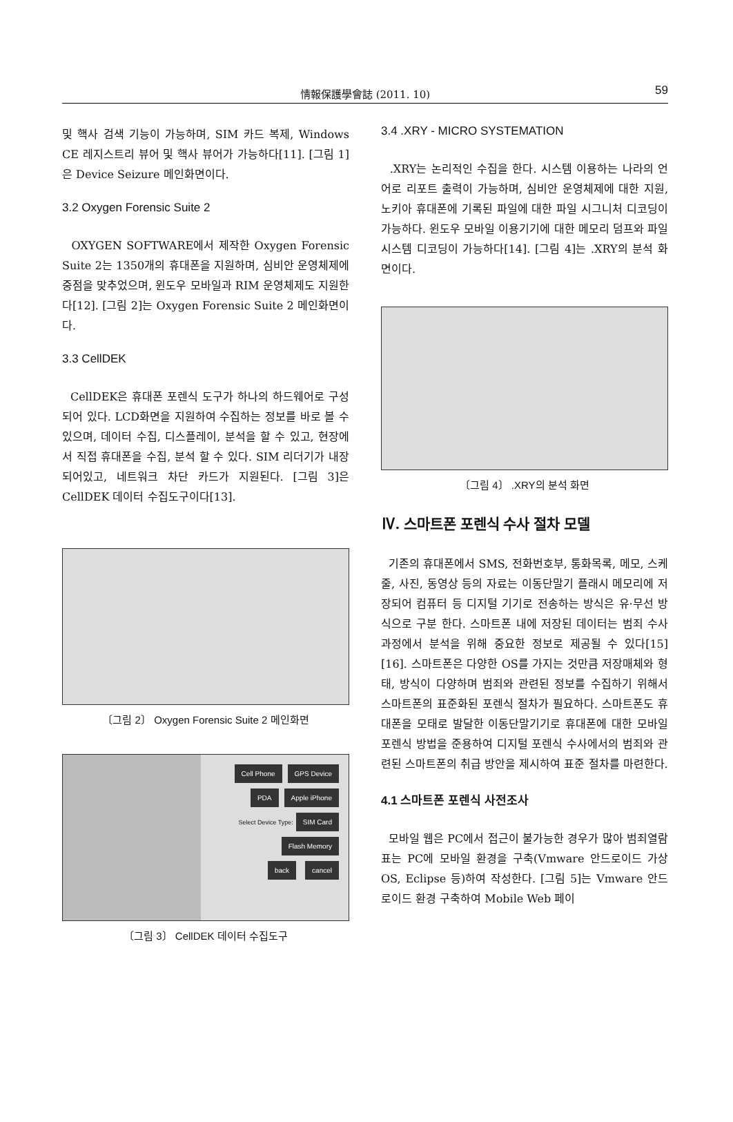情報保護學會誌 (2011. 10) 59
및 핵사 검색 기능이 가능하며, SIM 카드 복제, Windows CE 레지스트리 뷰어 및 핵사 뷰어가 가능하다[11]. [그림 1]은 Device Seizure 메인화면이다.
3.2 Oxygen Forensic Suite 2
OXYGEN SOFTWARE에서 제작한 Oxygen Forensic Suite 2는 1350개의 휴대폰을 지원하며, 심비안 운영체제에 중점을 맞추었으며, 윈도우 모바일과 RIM 운영체제도 지원한다[12]. [그림 2]는 Oxygen Forensic Suite 2 메인화면이다.
3.3 CellDEK
CellDEK은 휴대폰 포렌식 도구가 하나의 하드웨어로 구성되어 있다. LCD화면을 지원하여 수집하는 정보를 바로 볼 수 있으며, 데이터 수집, 디스플레이, 분석을 할 수 있고, 현장에서 직접 휴대폰을 수집, 분석 할 수 있다. SIM 리더기가 내장 되어있고, 네트워크 차단 카드가 지원된다. [그림 3]은 CellDEK 데이터 수집도구이다[13].
〔그림 2〕 Oxygen Forensic Suite 2 메인화면
Cell Phone GPS Device
PDA Apple iPhone
Select Device Type: SIM Card
Flash Memory
back cancel
〔그림 3〕 CellDEK 데이터 수집도구
3.4 .XRY - MICRO SYSTEMATION
.XRY는 논리적인 수집을 한다. 시스템 이용하는 나라의 언어로 리포트 출력이 가능하며, 심비안 운영체제에 대한 지원, 노키아 휴대폰에 기록된 파일에 대한 파일 시그니처 디코딩이 가능하다. 윈도우 모바일 이용기기에 대한 메모리 덤프와 파일 시스템 디코딩이 가능하다[14]. [그림 4]는 .XRY의 분석 화면이다.
〔그림 4〕 .XRY의 분석 화면
Ⅳ. 스마트폰 포렌식 수사 절차 모델
기존의 휴대폰에서 SMS, 전화번호부, 통화목록, 메모, 스케줄, 사진, 동영상 등의 자료는 이동단말기 플래시 메모리에 저장되어 컴퓨터 등 디지털 기기로 전송하는 방식은 유·무선 방식으로 구분 한다. 스마트폰 내에 저장된 데이터는 범죄 수사 과정에서 분석을 위해 중요한 정보로 제공될 수 있다[15][16]. 스마트폰은 다양한 OS를 가지는 것만큼 저장매체와 형태, 방식이 다양하며 범죄와 관련된 정보를 수집하기 위해서 스마트폰의 표준화된 포렌식 절차가 필요하다. 스마트폰도 휴대폰을 모태로 발달한 이동단말기기로 휴대폰에 대한 모바일 포렌식 방법을 준용하여 디지털 포렌식 수사에서의 범죄와 관련된 스마트폰의 취급 방안을 제시하여 표준 절차를 마련한다.
4.1 스마트폰 포렌식 사전조사
모바일 웹은 PC에서 접근이 불가능한 경우가 많아 범죄열람표는 PC에 모바일 환경을 구축(Vmware 안드로이드 가상 OS, Eclipse 등)하여 작성한다. [그림 5]는 Vmware 안드로이드 환경 구축하여 Mobile Web 페이